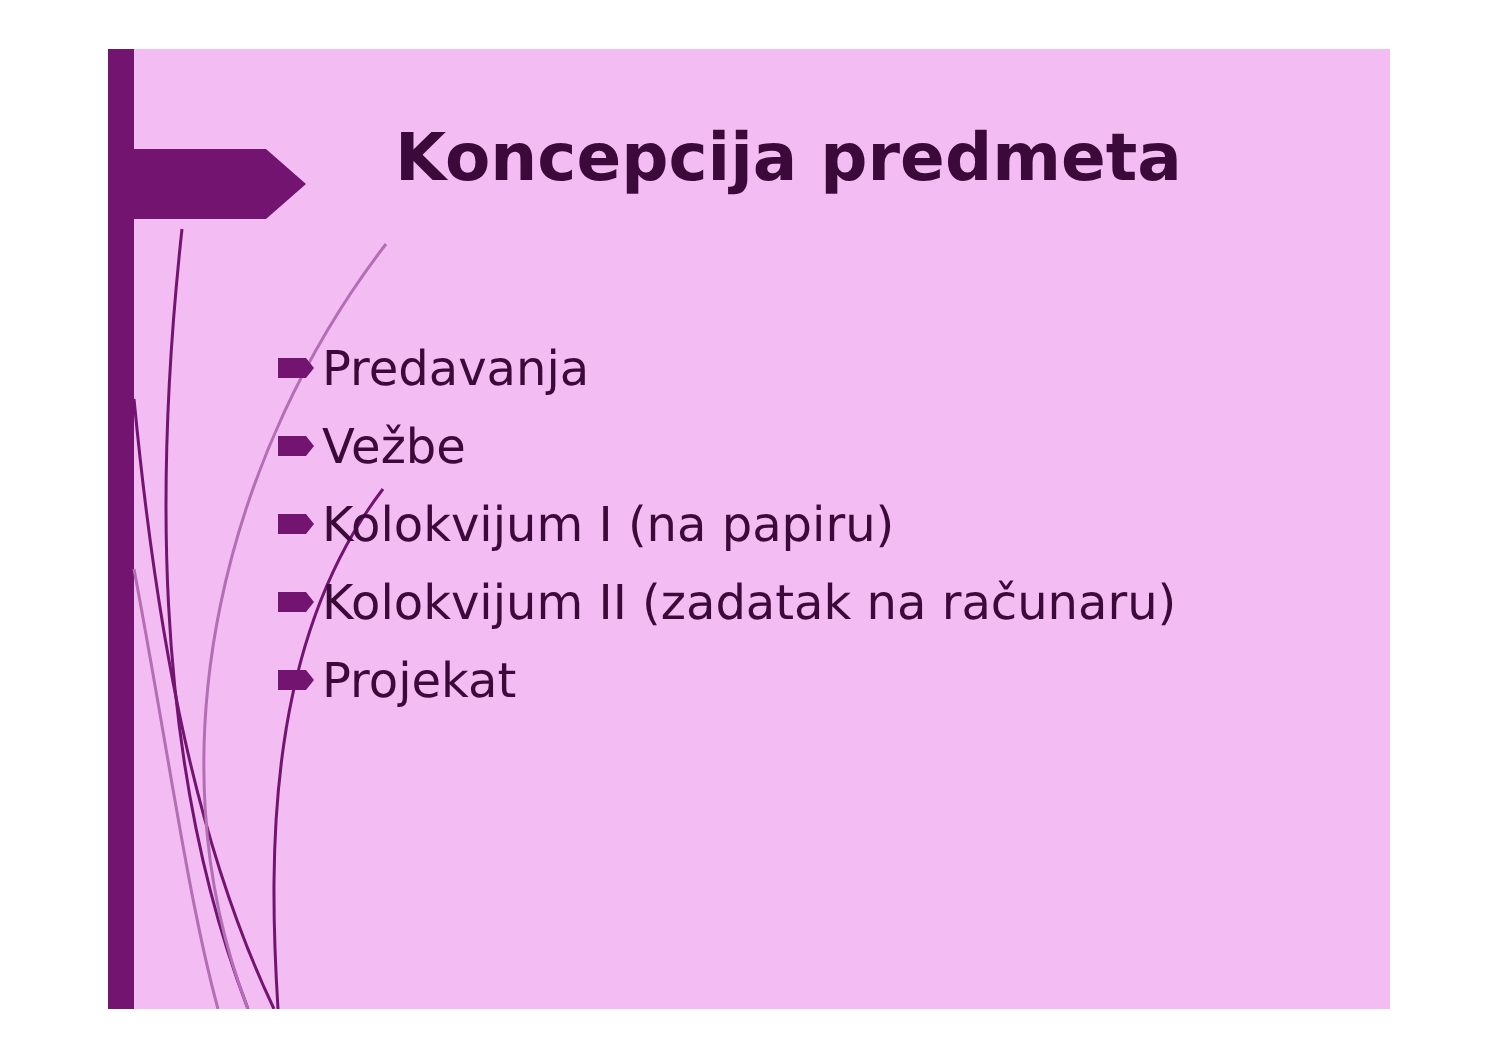Koncepcija predmeta
Predavanja
Vežbe
Kolokvijum I (na papiru)
Kolokvijum II (zadatak na računaru)
Projekat